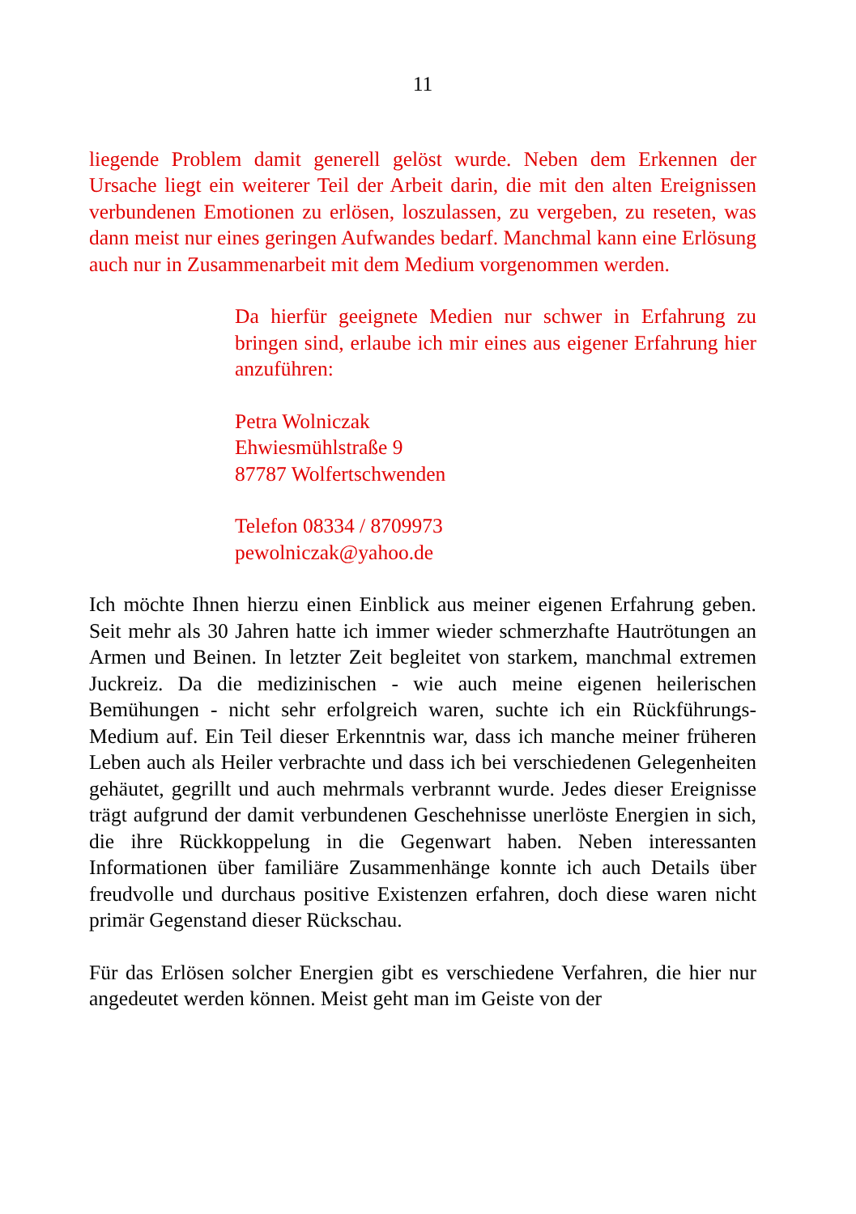11
liegende Problem damit generell gelöst wurde. Neben dem Erkennen der Ursache liegt ein weiterer Teil der Arbeit darin, die mit den alten Ereignissen verbundenen Emotionen zu erlösen, loszulassen, zu vergeben, zu reseten, was dann meist nur eines geringen Aufwandes bedarf. Manchmal kann eine Erlösung auch nur in Zusammenarbeit mit dem Medium vorgenommen werden.
Da hierfür geeignete Medien nur schwer in Erfahrung zu bringen sind, erlaube ich mir eines aus eigener Erfahrung hier anzuführen:
Petra Wolniczak
Ehwiesmühlstraße 9
87787 Wolfertschwenden
Telefon 08334 / 8709973
pewolniczak@yahoo.de
Ich möchte Ihnen hierzu einen Einblick aus meiner eigenen Erfahrung geben. Seit mehr als 30 Jahren hatte ich immer wieder schmerzhafte Hautrötungen an Armen und Beinen. In letzter Zeit begleitet von starkem, manchmal extremen Juckreiz. Da die medizinischen - wie auch meine eigenen heilerischen Bemühungen - nicht sehr erfolgreich waren, suchte ich ein Rückführungs-Medium auf. Ein Teil dieser Erkenntnis war, dass ich manche meiner früheren Leben auch als Heiler verbrachte und dass ich bei verschiedenen Gelegenheiten gehäutet, gegrillt und auch mehrmals verbrannt wurde. Jedes dieser Ereignisse trägt aufgrund der damit verbundenen Geschehnisse unerlöste Energien in sich, die ihre Rückkoppelung in die Gegenwart haben. Neben interessanten Informationen über familiäre Zusammenhänge konnte ich auch Details über freudvolle und durchaus positive Existenzen erfahren, doch diese waren nicht primär Gegenstand dieser Rückschau.
Für das Erlösen solcher Energien gibt es verschiedene Verfahren, die hier nur angedeutet werden können. Meist geht man im Geiste von der